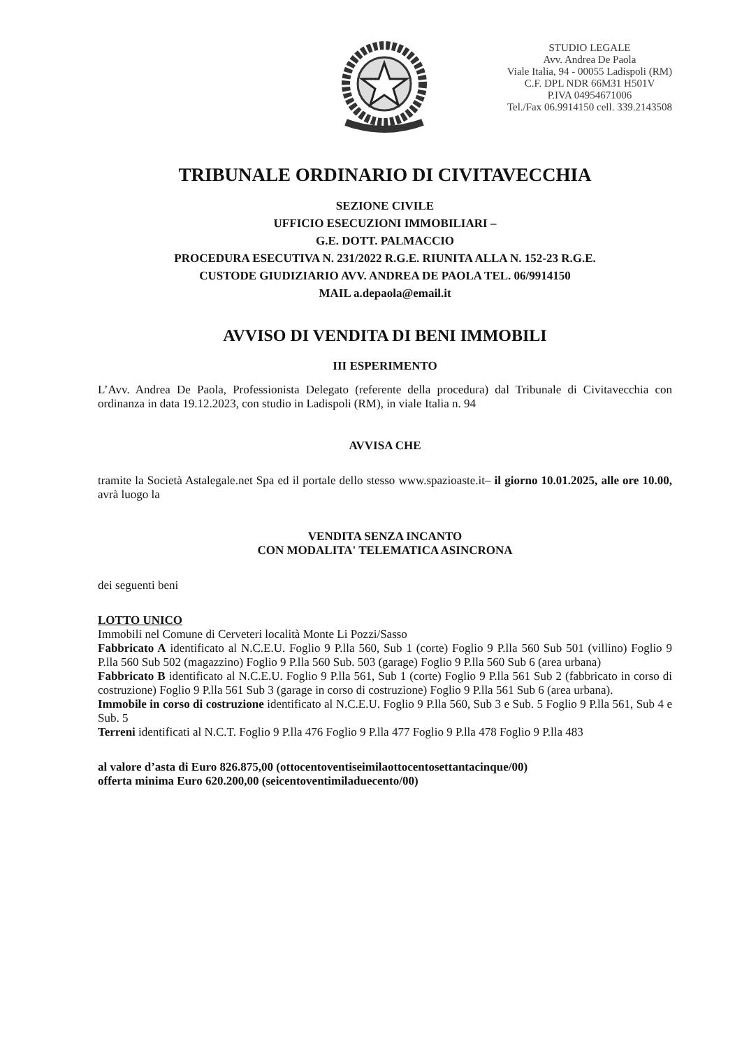STUDIO LEGALE
Avv. Andrea De Paola
Viale Italia, 94 - 00055 Ladispoli (RM)
C.F. DPL NDR 66M31 H501V
P.IVA 04954671006
Tel./Fax 06.9914150 cell. 339.2143508
TRIBUNALE ORDINARIO DI CIVITAVECCHIA
SEZIONE CIVILE
UFFICIO ESECUZIONI IMMOBILIARI –
G.E. DOTT. PALMACCIO
PROCEDURA ESECUTIVA N. 231/2022 R.G.E. RIUNITA ALLA N. 152-23 R.G.E.
CUSTODE GIUDIZIARIO AVV. ANDREA DE PAOLA TEL. 06/9914150
MAIL a.depaola@email.it
AVVISO DI VENDITA DI BENI IMMOBILI
III ESPERIMENTO
L’Avv. Andrea De Paola, Professionista Delegato (referente della procedura) dal Tribunale di Civitavecchia con ordinanza in data 19.12.2023, con studio in Ladispoli (RM), in viale Italia n. 94
AVVISA CHE
tramite la Società Astalegale.net Spa ed il portale dello stesso www.spazioaste.it– il giorno 10.01.2025, alle ore 10.00, avrà luogo la
VENDITA SENZA INCANTO
CON MODALITA' TELEMATICA ASINCRONA
dei seguenti beni
LOTTO UNICO
Immobili nel Comune di Cerveteri località Monte Li Pozzi/Sasso
Fabbricato A identificato al N.C.E.U. Foglio 9 P.lla 560, Sub 1 (corte) Foglio 9 P.lla 560 Sub 501 (villino) Foglio 9 P.lla 560 Sub 502 (magazzino) Foglio 9 P.lla 560 Sub. 503 (garage) Foglio 9 P.lla 560 Sub 6 (area urbana)
Fabbricato B identificato al N.C.E.U. Foglio 9 P.lla 561, Sub 1 (corte) Foglio 9 P.lla 561 Sub 2 (fabbricato in corso di costruzione) Foglio 9 P.lla 561 Sub 3 (garage in corso di costruzione) Foglio 9 P.lla 561 Sub 6 (area urbana).
Immobile in corso di costruzione identificato al N.C.E.U. Foglio 9 P.lla 560, Sub 3 e Sub. 5 Foglio 9 P.lla 561, Sub 4 e Sub. 5
Terreni identificati al N.C.T. Foglio 9 P.lla 476 Foglio 9 P.lla 477 Foglio 9 P.lla 478 Foglio 9 P.lla 483
al valore d’asta di Euro 826.875,00 (ottocentoventiseimilaottocentosettantacinque/00)
offerta minima Euro 620.200,00 (seicentoventimiladuecento/00)